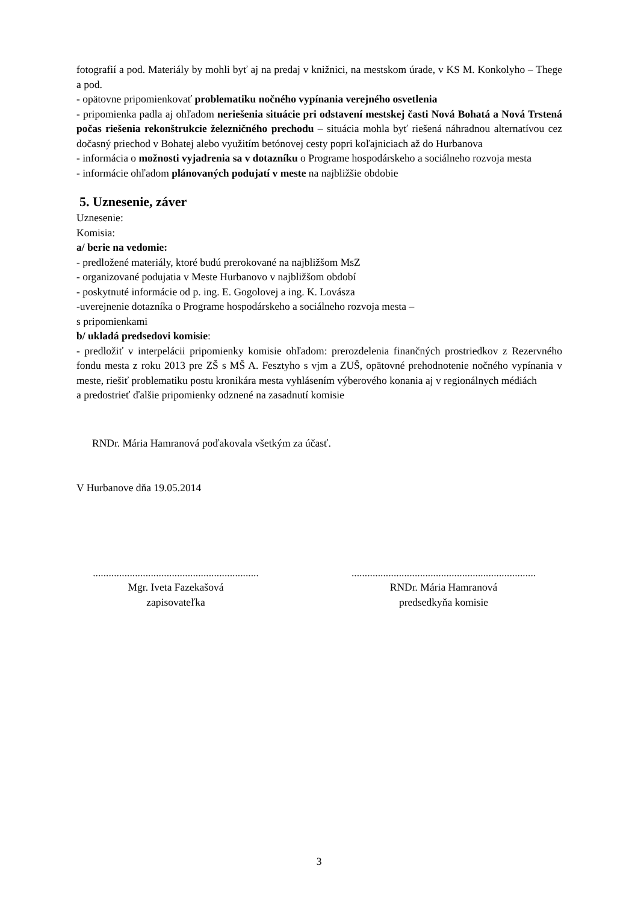fotografií a pod. Materiály by mohli byť aj na predaj v knižnici, na mestskom úrade, v KS M. Konkolyho – Thege a pod.
- opätovne pripomienkovať problematiku nočného vypínania verejného osvetlenia
- pripomienka padla aj ohľadom neriešenia situácie pri odstavení mestskej časti Nová Bohatá a Nová Trstená počas riešenia rekonštrukcie železničného prechodu – situácia mohla byť riešená náhradnou alternatívou cez dočasný priechod v Bohatej alebo využitím betónovej cesty popri koľajniciach až do Hurbanova
- informácia o možnosti vyjadrenia sa v dotazníku o Programe hospodárskeho a sociálneho rozvoja mesta
- informácie ohľadom plánovaných podujatí v meste na najbližšie obdobie
5. Uznesenie, záver
Uznesenie:
Komisia:
a/ berie na vedomie:
- predložené materiály, ktoré budú prerokované na najbližšom MsZ
- organizované podujatia v Meste Hurbanovo v najbližšom období
- poskytnuté informácie od p. ing. E. Gogolovej a ing. K. Lovásza
-uverejnenie dotazníka o Programe hospodárskeho a sociálneho rozvoja mesta –
s pripomienkami
b/ ukladá predsedovi komisie:
- predložiť v interpelácii pripomienky komisie ohľadom: prerozdelenia finančných prostriedkov z Rezervného fondu mesta z roku 2013 pre ZŠ s MŠ A. Fesztyho s vjm a ZUŠ, opätovné prehodnotenie nočného vypínania v meste, riešiť problematiku postu kronikára mesta vyhlásením výberového konania aj v regionálnych médiách
a predostrieť ďalšie pripomienky odznené na zasadnutí komisie
RNDr. Mária Hamranová poďakovala všetkým za účasť.
V Hurbanove dňa 19.05.2014
...............................................................
Mgr. Iveta Fazekašová
zapisovateľka
......................................................................
RNDr. Mária Hamranová
predsedkyňa komisie
3